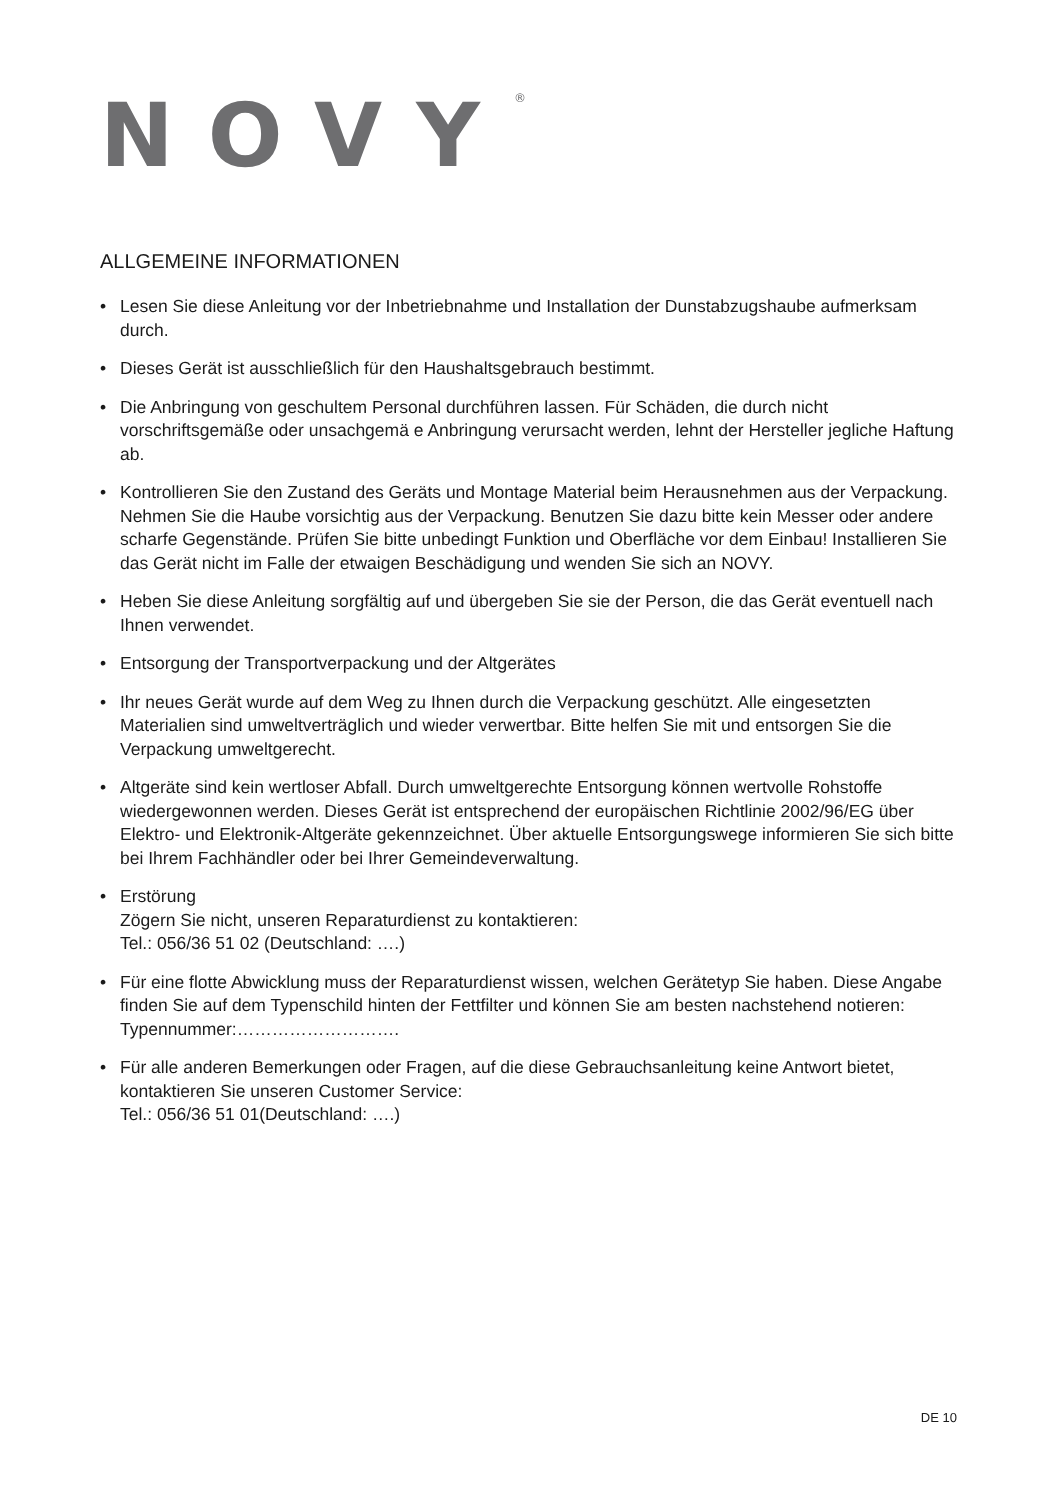NOVY<sup>®</sup>
ALLGEMEINE INFORMATIONEN
• Lesen Sie diese Anleitung vor der Inbetriebnahme und Installation der Dunstabzugshaube aufmerksam durch.
• Dieses Gerät ist ausschließlich für den Haushaltsgebrauch bestimmt.
• Die Anbringung von geschultem Personal durchführen lassen. Für Schäden, die durch nicht vorschriftsgemäße oder unsachgemä e Anbringung verursacht werden, lehnt der Hersteller jegliche Haftung ab.
• Kontrollieren Sie den Zustand des Geräts und Montage Material beim Herausnehmen aus der Verpackung. Nehmen Sie die Haube vorsichtig aus der Verpackung. Benutzen Sie dazu bitte kein Messer oder andere scharfe Gegenstände. Prüfen Sie bitte unbedingt Funktion und Oberfläche vor dem Einbau! Installieren Sie das Gerät nicht im Falle der etwaigen Beschädigung und wenden Sie sich an NOVY.
• Heben Sie diese Anleitung sorgfältig auf und übergeben Sie sie der Person, die das Gerät eventuell nach Ihnen verwendet.
• Entsorgung der Transportverpackung und der Altgerätes
• Ihr neues Gerät wurde auf dem Weg zu Ihnen durch die Verpackung geschützt. Alle eingesetzten Materialien sind umweltverträglich und wieder verwertbar. Bitte helfen Sie mit und entsorgen Sie die Verpackung umweltgerecht.
• Altgeräte sind kein wertloser Abfall. Durch umweltgerechte Entsorgung können wertvolle Rohstoffe wiedergewonnen werden. Dieses Gerät ist entsprechend der europäischen Richtlinie 2002/96/EG über Elektro- und Elektronik-Altgeräte gekennzeichnet. Über aktuelle Entsorgungswege informieren Sie sich bitte bei Ihrem Fachhändler oder bei Ihrer Gemeindeverwaltung.
• Erstörung
Zögern Sie nicht, unseren Reparaturdienst zu kontaktieren:
Tel.: 056/36 51 02 (Deutschland: ….)
• Für eine flotte Abwicklung muss der Reparaturdienst wissen, welchen Gerätetyp Sie haben. Diese Angabe finden Sie auf dem Typenschild hinten der Fettfilter und können Sie am besten nachstehend notieren:
Typennummer:……………………….
• Für alle anderen Bemerkungen oder Fragen, auf die diese Gebrauchsanleitung keine Antwort bietet, kontaktieren Sie unseren Customer Service:
Tel.: 056/36 51 01(Deutschland: ….)
DE 10